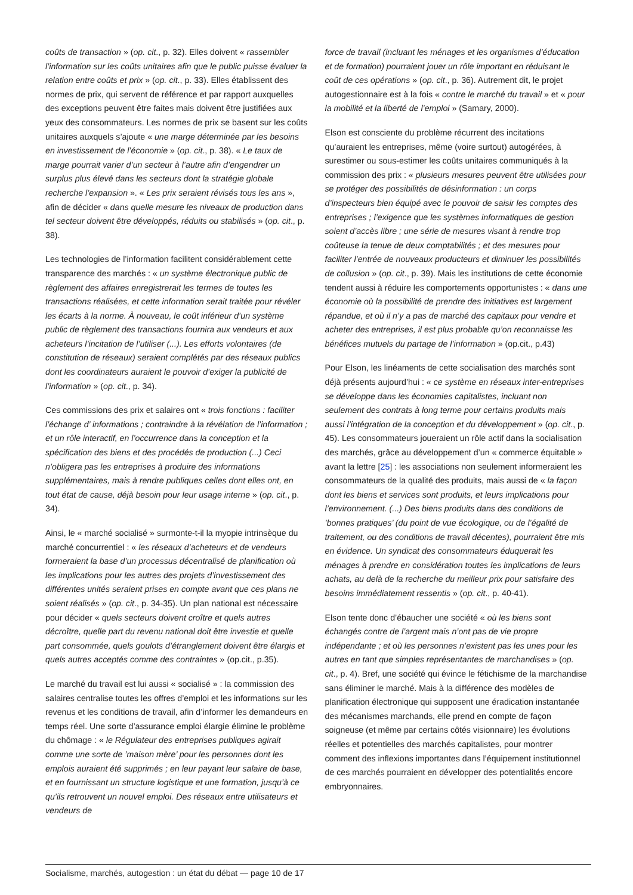coûts de transaction » (op. cit., p. 32). Elles doivent « rassembler l’information sur les coûts unitaires afin que le public puisse évaluer la relation entre coûts et prix » (op. cit., p. 33). Elles établissent des normes de prix, qui servent de référence et par rapport auxquelles des exceptions peuvent être faites mais doivent être justifiées aux yeux des consommateurs. Les normes de prix se basent sur les coûts unitaires auxquels s’ajoute « une marge déterminée par les besoins en investissement de l’économie » (op. cit., p. 38). « Le taux de marge pourrait varier d’un secteur à l’autre afin d’engendrer un surplus plus élevé dans les secteurs dont la stratégie globale recherche l’expansion ». « Les prix seraient révisés tous les ans », afin de décider « dans quelle mesure les niveaux de production dans tel secteur doivent être développés, réduits ou stabilisés » (op. cit., p. 38).
Les technologies de l’information facilitent considérablement cette transparence des marchés : « un système électronique public de règlement des affaires enregistrerait les termes de toutes les transactions réalisées, et cette information serait traitée pour révéler les écarts à la norme. À nouveau, le coût inférieur d’un système public de règlement des transactions fournira aux vendeurs et aux acheteurs l’incitation de l’utiliser (...). Les efforts volontaires (de constitution de réseaux) seraient complétés par des réseaux publics dont les coordinateurs auraient le pouvoir d’exiger la publicité de l’information » (op. cit., p. 34).
Ces commissions des prix et salaires ont « trois fonctions : faciliter l’échange d’ informations ; contraindre à la révélation de l’information ; et un rôle interactif, en l’occurrence dans la conception et la spécification des biens et des procédés de production (...) Ceci n’obligera pas les entreprises à produire des informations supplémentaires, mais à rendre publiques celles dont elles ont, en tout état de cause, déjà besoin pour leur usage interne » (op. cit., p. 34).
Ainsi, le « marché socialisé » surmonte-t-il la myopie intrinsèque du marché concurrentiel : « les réseaux d’acheteurs et de vendeurs formeraient la base d’un processus décentralisé de planification où les implications pour les autres des projets d’investissement des différentes unités seraient prises en compte avant que ces plans ne soient réalisés » (op. cit., p. 34-35). Un plan national est nécessaire pour décider « quels secteurs doivent croître et quels autres décroître, quelle part du revenu national doit être investie et quelle part consommée, quels goulots d’étranglement doivent être élargis et quels autres acceptés comme des contraintes » (op.cit., p.35).
Le marché du travail est lui aussi « socialisé » : la commission des salaires centralise toutes les offres d’emploi et les informations sur les revenus et les conditions de travail, afin d’informer les demandeurs en temps réel. Une sorte d’assurance emploi élargie élimine le problème du chômage : « le Régulateur des entreprises publiques agirait comme une sorte de ’maison mère’ pour les personnes dont les emplois auraient été supprimés ; en leur payant leur salaire de base, et en fournissant un structure logistique et une formation, jusqu’à ce qu’ils retrouvent un nouvel emploi. Des réseaux entre utilisateurs et vendeurs de
force de travail (incluant les ménages et les organismes d’éducation et de formation) pourraient jouer un rôle important en réduisant le coût de ces opérations » (op. cit., p. 36). Autrement dit, le projet autogestionnaire est à la fois « contre le marché du travail » et « pour la mobilité et la liberté de l’emploi » (Samary, 2000).
Elson est consciente du problème récurrent des incitations qu’auraient les entreprises, même (voire surtout) autogérées, à surestimer ou sous-estimer les coûts unitaires communiqués à la commission des prix : « plusieurs mesures peuvent être utilisées pour se protéger des possibilités de désinformation : un corps d’inspecteurs bien équipé avec le pouvoir de saisir les comptes des entreprises ; l’exigence que les systèmes informatiques de gestion soient d’accès libre ; une série de mesures visant à rendre trop coûteuse la tenue de deux comptabilités ; et des mesures pour faciliter l’entrée de nouveaux producteurs et diminuer les possibilités de collusion » (op. cit., p. 39). Mais les institutions de cette économie tendent aussi à réduire les comportements opportunistes : « dans une économie où la possibilité de prendre des initiatives est largement répandue, et où il n’y a pas de marché des capitaux pour vendre et acheter des entreprises, il est plus probable qu’on reconnaisse les bénéfices mutuels du partage de l’information » (op.cit., p.43)
Pour Elson, les linéaments de cette socialisation des marchés sont déjà présents aujourd’hui : « ce système en réseaux inter-entreprises se développe dans les économies capitalistes, incluant non seulement des contrats à long terme pour certains produits mais aussi l’intégration de la conception et du développement » (op. cit., p. 45). Les consommateurs joueraient un rôle actif dans la socialisation des marchés, grâce au développement d’un « commerce équitable » avant la lettre [25] : les associations non seulement informeraient les consommateurs de la qualité des produits, mais aussi de « la façon dont les biens et services sont produits, et leurs implications pour l’environnement. (...) Des biens produits dans des conditions de ’bonnes pratiques’ (du point de vue écologique, ou de l’égalité de traitement, ou des conditions de travail décentes), pourraient être mis en évidence. Un syndicat des consommateurs éduquerait les ménages à prendre en considération toutes les implications de leurs achats, au delà de la recherche du meilleur prix pour satisfaire des besoins immédiatement ressentis » (op. cit., p. 40-41).
Elson tente donc d’ébaucher une société « où les biens sont échangés contre de l’argent mais n’ont pas de vie propre indépendante ; et où les personnes n’existent pas les unes pour les autres en tant que simples représentantes de marchandises » (op. cit., p. 4). Bref, une société qui évince le fétichisme de la marchandise sans éliminer le marché. Mais à la différence des modèles de planification électronique qui supposent une éradication instantanée des mécanismes marchands, elle prend en compte de façon soigneuse (et même par certains côtés visionnaire) les évolutions réelles et potentielles des marchés capitalistes, pour montrer comment des inflexions importantes dans l’équipement institutionnel de ces marchés pourraient en développer des potentialités encore embryonnaires.
Socialisme, marchés, autogestion : un état du débat — page 10 de 17